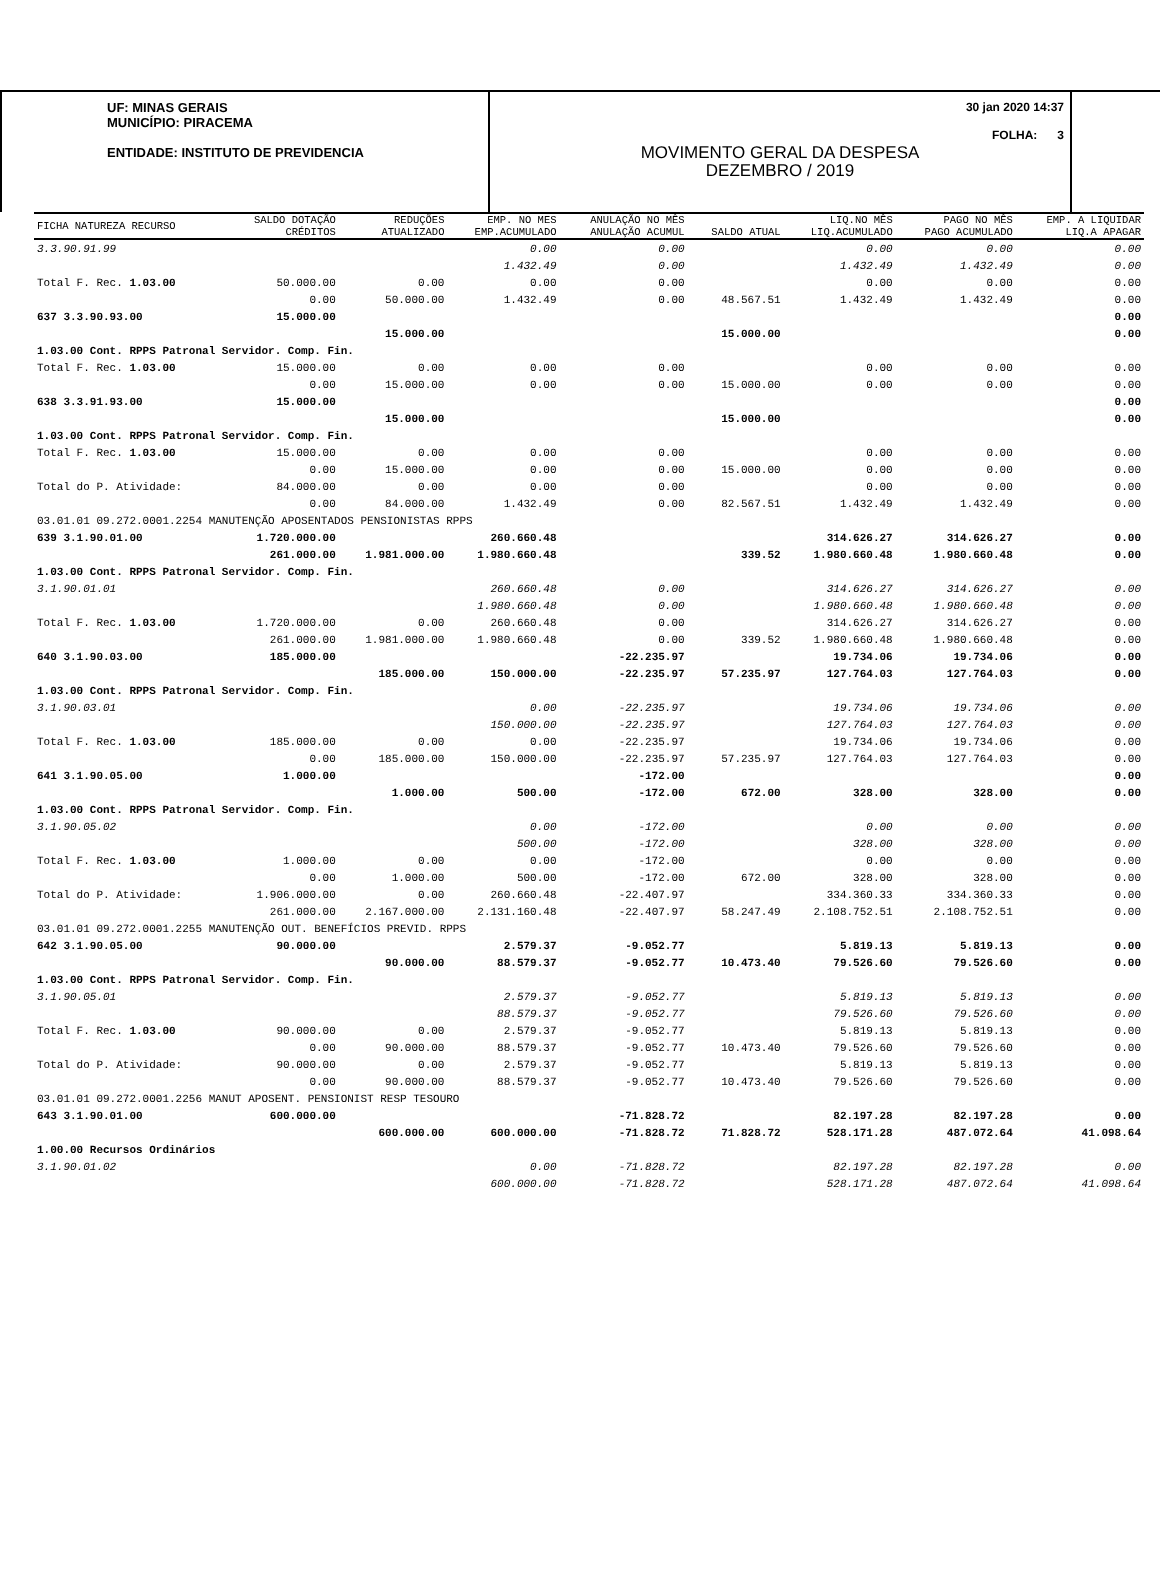UF: MINAS GERAIS
MUNICÍPIO: PIRACEMA
ENTIDADE: INSTITUTO DE PREVIDENCIA
30 jan 2020 14:37
FOLHA: 3
MOVIMENTO GERAL DA DESPESA
DEZEMBRO / 2019
| FICHA NATUREZA RECURSO | SALDO DOTAÇÃO CRÉDITOS | REDUÇÕES ATUALIZADO | EMP. NO MES EMP.ACUMULADO | ANULAÇÃO NO MÊS ANULAÇÃO ACUMUL | SALDO ATUAL | LIQ.NO MÊS LIQ.ACUMULADO | PAGO NO MÊS PAGO ACUMULADO | EMP. A LIQUIDAR LIQ.A APAGAR |
| --- | --- | --- | --- | --- | --- | --- | --- | --- |
| 3.3.90.91.99 | | | 0.00 | 0.00 | | 0.00 | 0.00 | 0.00 |
| | | | 1.432.49 | 0.00 | | 1.432.49 | 1.432.49 | 0.00 |
| Total F. Rec. 1.03.00 | 50.000.00 | 0.00 | 0.00 | 0.00 | | 0.00 | 0.00 | 0.00 |
| | 0.00 | 50.000.00 | 1.432.49 | 0.00 | 48.567.51 | 1.432.49 | 1.432.49 | 0.00 |
| 637 3.3.90.93.00 | 15.000.00 | | | | | | | 0.00 |
| | | 15.000.00 | | | 15.000.00 | | | 0.00 |
| 1.03.00 Cont. RPPS Patronal Servidor. Comp. Fin. | | | | | | | | |
| Total F. Rec. 1.03.00 | 15.000.00 | 0.00 | 0.00 | 0.00 | | 0.00 | 0.00 | 0.00 |
| | 0.00 | 15.000.00 | 0.00 | 0.00 | 15.000.00 | 0.00 | 0.00 | 0.00 |
| 638 3.3.91.93.00 | 15.000.00 | | | | | | | 0.00 |
| | | 15.000.00 | | | 15.000.00 | | | 0.00 |
| 1.03.00 Cont. RPPS Patronal Servidor. Comp. Fin. | | | | | | | | |
| Total F. Rec. 1.03.00 | 15.000.00 | 0.00 | 0.00 | 0.00 | | 0.00 | 0.00 | 0.00 |
| | 0.00 | 15.000.00 | 0.00 | 0.00 | 15.000.00 | 0.00 | 0.00 | 0.00 |
| Total do P. Atividade: | 84.000.00 | 0.00 | 0.00 | 0.00 | | 0.00 | 0.00 | 0.00 |
| | 0.00 | 84.000.00 | 1.432.49 | 0.00 | 82.567.51 | 1.432.49 | 1.432.49 | 0.00 |
| 03.01.01 09.272.0001.2254 MANUTENÇÃO APOSENTADOS PENSIONISTAS RPPS | | | | | | | | |
| 639 3.1.90.01.00 | 1.720.000.00 | | 260.660.48 | | | 314.626.27 | 314.626.27 | 0.00 |
| | 261.000.00 | 1.981.000.00 | 1.980.660.48 | | 339.52 | 1.980.660.48 | 1.980.660.48 | 0.00 |
| 1.03.00 Cont. RPPS Patronal Servidor. Comp. Fin. | | | | | | | | |
| 3.1.90.01.01 | | | 260.660.48 | 0.00 | | 314.626.27 | 314.626.27 | 0.00 |
| | | | 1.980.660.48 | 0.00 | | 1.980.660.48 | 1.980.660.48 | 0.00 |
| Total F. Rec. 1.03.00 | 1.720.000.00 | 0.00 | 260.660.48 | 0.00 | | 314.626.27 | 314.626.27 | 0.00 |
| | 261.000.00 | 1.981.000.00 | 1.980.660.48 | 0.00 | 339.52 | 1.980.660.48 | 1.980.660.48 | 0.00 |
| 640 3.1.90.03.00 | 185.000.00 | | | -22.235.97 | | 19.734.06 | 19.734.06 | 0.00 |
| | | 185.000.00 | 150.000.00 | -22.235.97 | 57.235.97 | 127.764.03 | 127.764.03 | 0.00 |
| 1.03.00 Cont. RPPS Patronal Servidor. Comp. Fin. | | | | | | | | |
| 3.1.90.03.01 | | | 0.00 | -22.235.97 | | 19.734.06 | 19.734.06 | 0.00 |
| | | | 150.000.00 | -22.235.97 | | 127.764.03 | 127.764.03 | 0.00 |
| Total F. Rec. 1.03.00 | 185.000.00 | 0.00 | 0.00 | -22.235.97 | | 19.734.06 | 19.734.06 | 0.00 |
| | 0.00 | 185.000.00 | 150.000.00 | -22.235.97 | 57.235.97 | 127.764.03 | 127.764.03 | 0.00 |
| 641 3.1.90.05.00 | 1.000.00 | | | -172.00 | | | | 0.00 |
| | | 1.000.00 | 500.00 | -172.00 | 672.00 | 328.00 | 328.00 | 0.00 |
| 1.03.00 Cont. RPPS Patronal Servidor. Comp. Fin. | | | | | | | | |
| 3.1.90.05.02 | | | 0.00 | -172.00 | | 0.00 | 0.00 | 0.00 |
| | | | 500.00 | -172.00 | | 328.00 | 328.00 | 0.00 |
| Total F. Rec. 1.03.00 | 1.000.00 | 0.00 | 0.00 | -172.00 | | 0.00 | 0.00 | 0.00 |
| | 0.00 | 1.000.00 | 500.00 | -172.00 | 672.00 | 328.00 | 328.00 | 0.00 |
| Total do P. Atividade: | 1.906.000.00 | 0.00 | 260.660.48 | -22.407.97 | | 334.360.33 | 334.360.33 | 0.00 |
| | 261.000.00 | 2.167.000.00 | 2.131.160.48 | -22.407.97 | 58.247.49 | 2.108.752.51 | 2.108.752.51 | 0.00 |
| 03.01.01 09.272.0001.2255 MANUTENÇÃO OUT. BENEFÍCIOS PREVID. RPPS | | | | | | | | |
| 642 3.1.90.05.00 | 90.000.00 | | 2.579.37 | -9.052.77 | | 5.819.13 | 5.819.13 | 0.00 |
| | | 90.000.00 | 88.579.37 | -9.052.77 | 10.473.40 | 79.526.60 | 79.526.60 | 0.00 |
| 1.03.00 Cont. RPPS Patronal Servidor. Comp. Fin. | | | | | | | | |
| 3.1.90.05.01 | | | 2.579.37 | -9.052.77 | | 5.819.13 | 5.819.13 | 0.00 |
| | | | 88.579.37 | -9.052.77 | | 79.526.60 | 79.526.60 | 0.00 |
| Total F. Rec. 1.03.00 | 90.000.00 | 0.00 | 2.579.37 | -9.052.77 | | 5.819.13 | 5.819.13 | 0.00 |
| | 0.00 | 90.000.00 | 88.579.37 | -9.052.77 | 10.473.40 | 79.526.60 | 79.526.60 | 0.00 |
| Total do P. Atividade: | 90.000.00 | 0.00 | 2.579.37 | -9.052.77 | | 5.819.13 | 5.819.13 | 0.00 |
| | 0.00 | 90.000.00 | 88.579.37 | -9.052.77 | 10.473.40 | 79.526.60 | 79.526.60 | 0.00 |
| 03.01.01 09.272.0001.2256 MANUT APOSENT. PENSIONIST RESP TESOURO | | | | | | | | |
| 643 3.1.90.01.00 | 600.000.00 | | | -71.828.72 | | 82.197.28 | 82.197.28 | 0.00 |
| | | 600.000.00 | 600.000.00 | -71.828.72 | 71.828.72 | 528.171.28 | 487.072.64 | 41.098.64 |
| 1.00.00 Recursos Ordinários | | | | | | | | |
| 3.1.90.01.02 | | | 0.00 | -71.828.72 | | 82.197.28 | 82.197.28 | 0.00 |
| | | | 600.000.00 | -71.828.72 | | 528.171.28 | 487.072.64 | 41.098.64 |